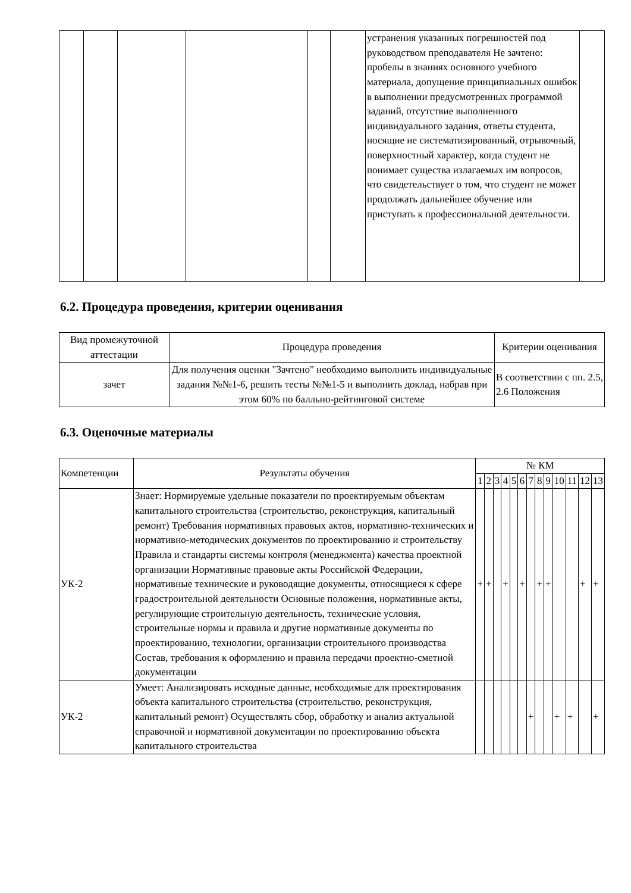| | | | | | | устранения указанных погрешностей под руководством преподавателя Не зачтено: пробелы в знаниях основного учебного материала, допущение принципиальных ошибок в выполнении предусмотренных программой заданий, отсутствие выполненного индивидуального задания, ответы студента, носящие не систематизированный, отрывочный, поверхностный характер, когда студент не понимает существа излагаемых им вопросов, что свидетельствует о том, что студент не может продолжать дальнейшее обучение или приступать к профессиональной деятельности. | |
6.2. Процедура проведения, критерии оценивания
| Вид промежуточной аттестации | Процедура проведения | Критерии оценивания |
| --- | --- | --- |
| зачет | Для получения оценки "Зачтено" необходимо выполнить индивидуальные задания №№1-6, решить тесты №№1-5 и выполнить доклад, набрав при этом 60% по балльно-рейтинговой системе | В соответствии с пп. 2.5, 2.6 Положения |
6.3. Оценочные материалы
| Компетенции | Результаты обучения | № КМ | | | | | | | | | | | | |
| --- | --- | --- | --- | --- | --- | --- | --- | --- | --- | --- | --- | --- | --- | --- |
| | | 1 | 2 | 3 | 4 | 5 | 6 | 7 | 8 | 9 | 10 | 11 | 12 | 13 |
| УК-2 | Знает: Нормируемые удельные показатели по проектируемым объектам капитального строительства (строительство, реконструкция, капитальный ремонт) Требования нормативных правовых актов, нормативно-технических и нормативно-методических документов по проектированию и строительству Правила и стандарты системы контроля (менеджмента) качества проектной организации Нормативные правовые акты Российской Федерации, нормативные технические и руководящие документы, относящиеся к сфере градостроительной деятельности Основные положения, нормативные акты, регулирующие строительную деятельность, технические условия, строительные нормы и правила и другие нормативные документы по проектированию, технологии, организации строительного производства Состав, требования к оформлению и правила передачи проектно-сметной документации | + | + | | + | | + | | + | + | | | + | + |
| УК-2 | Умеет: Анализировать исходные данные, необходимые для проектирования объекта капитального строительства (строительство, реконструкция, капитальный ремонт) Осуществлять сбор, обработку и анализ актуальной справочной и нормативной документации по проектированию объекта капитального строительства | | | | | | | + | | | + | + | | + |